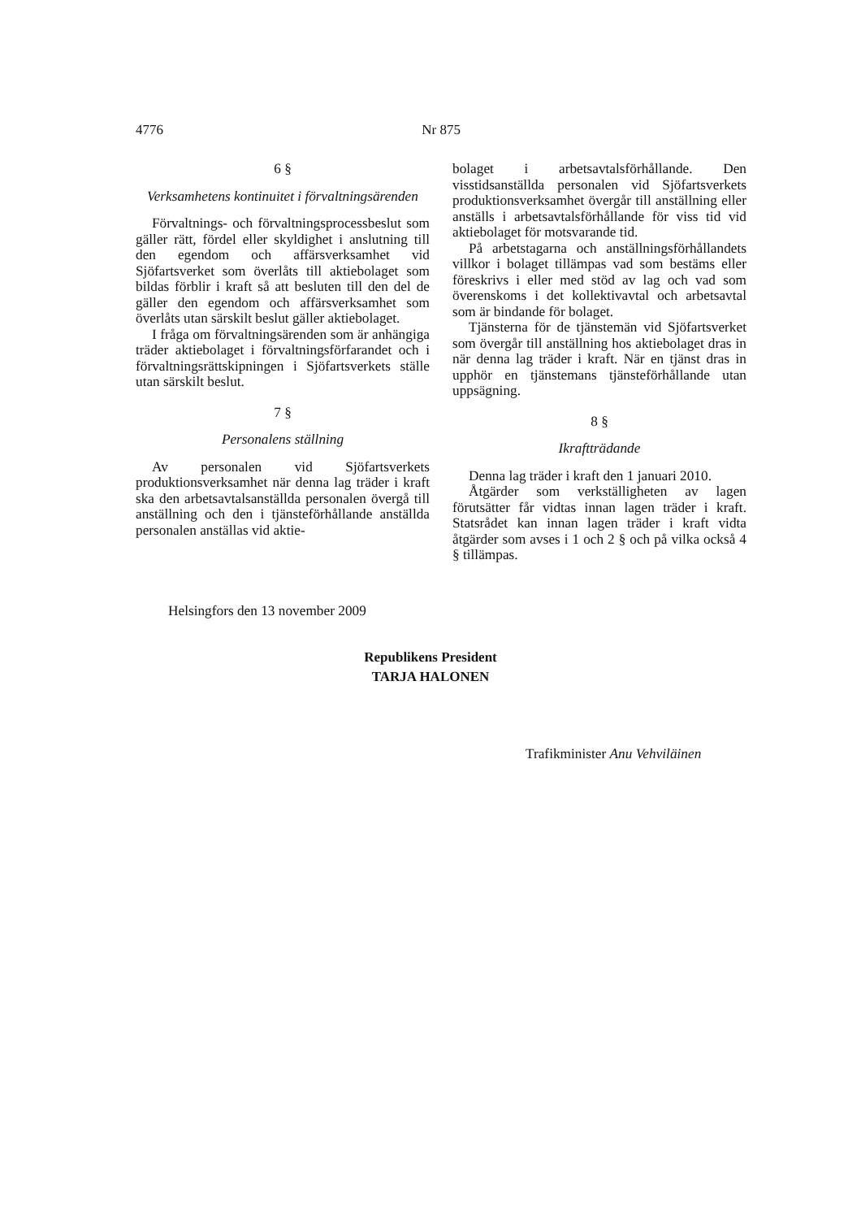4776 Nr 875
6 §
Verksamhetens kontinuitet i förvaltnings­ärenden
Förvaltnings- och förvaltningsprocessbeslut som gäller rätt, fördel eller skyldighet i anslutning till den egendom och affärsverksamhet vid Sjöfartsverket som överlåts till aktiebolaget som bildas förblir i kraft så att besluten till den del de gäller den egendom och affärsverksamhet som överlåts utan särskilt beslut gäller aktiebolaget.
I fråga om förvaltningsärenden som är anhängiga träder aktiebolaget i förvaltningsförfarandet och i förvaltningsrättskipningen i Sjöfartsverkets ställe utan särskilt beslut.
7 §
Personalens ställning
Av personalen vid Sjöfartsverkets produktionsverksamhet när denna lag träder i kraft ska den arbetsavtalsanställda personalen övergå till anställning och den i tjänsteförhållande anställda personalen anställas vid aktie-
bolaget i arbetsavtalsförhållande. Den visstidsanställda personalen vid Sjöfartsverkets produktionsverksamhet övergår till anställning eller anställs i arbetsavtalsförhållande för viss tid vid aktiebolaget för motsvarande tid.
På arbetstagarna och anställningsförhållandets villkor i bolaget tillämpas vad som bestäms eller föreskrivs i eller med stöd av lag och vad som överenskoms i det kollektivavtal och arbetsavtal som är bindande för bolaget.
Tjänsterna för de tjänstemän vid Sjöfartsverket som övergår till anställning hos aktiebolaget dras in när denna lag träder i kraft. När en tjänst dras in upphör en tjänstemans tjänsteförhållande utan uppsägning.
8 §
Ikraftträdande
Denna lag träder i kraft den 1 januari 2010.
Åtgärder som verkställigheten av lagen förutsätter får vidtas innan lagen träder i kraft. Statsrådet kan innan lagen träder i kraft vidta åtgärder som avses i 1 och 2 § och på vilka också 4 § tillämpas.
Helsingfors den 13 november 2009
Republikens President
TARJA HALONEN
Trafikminister Anu Vehviläinen